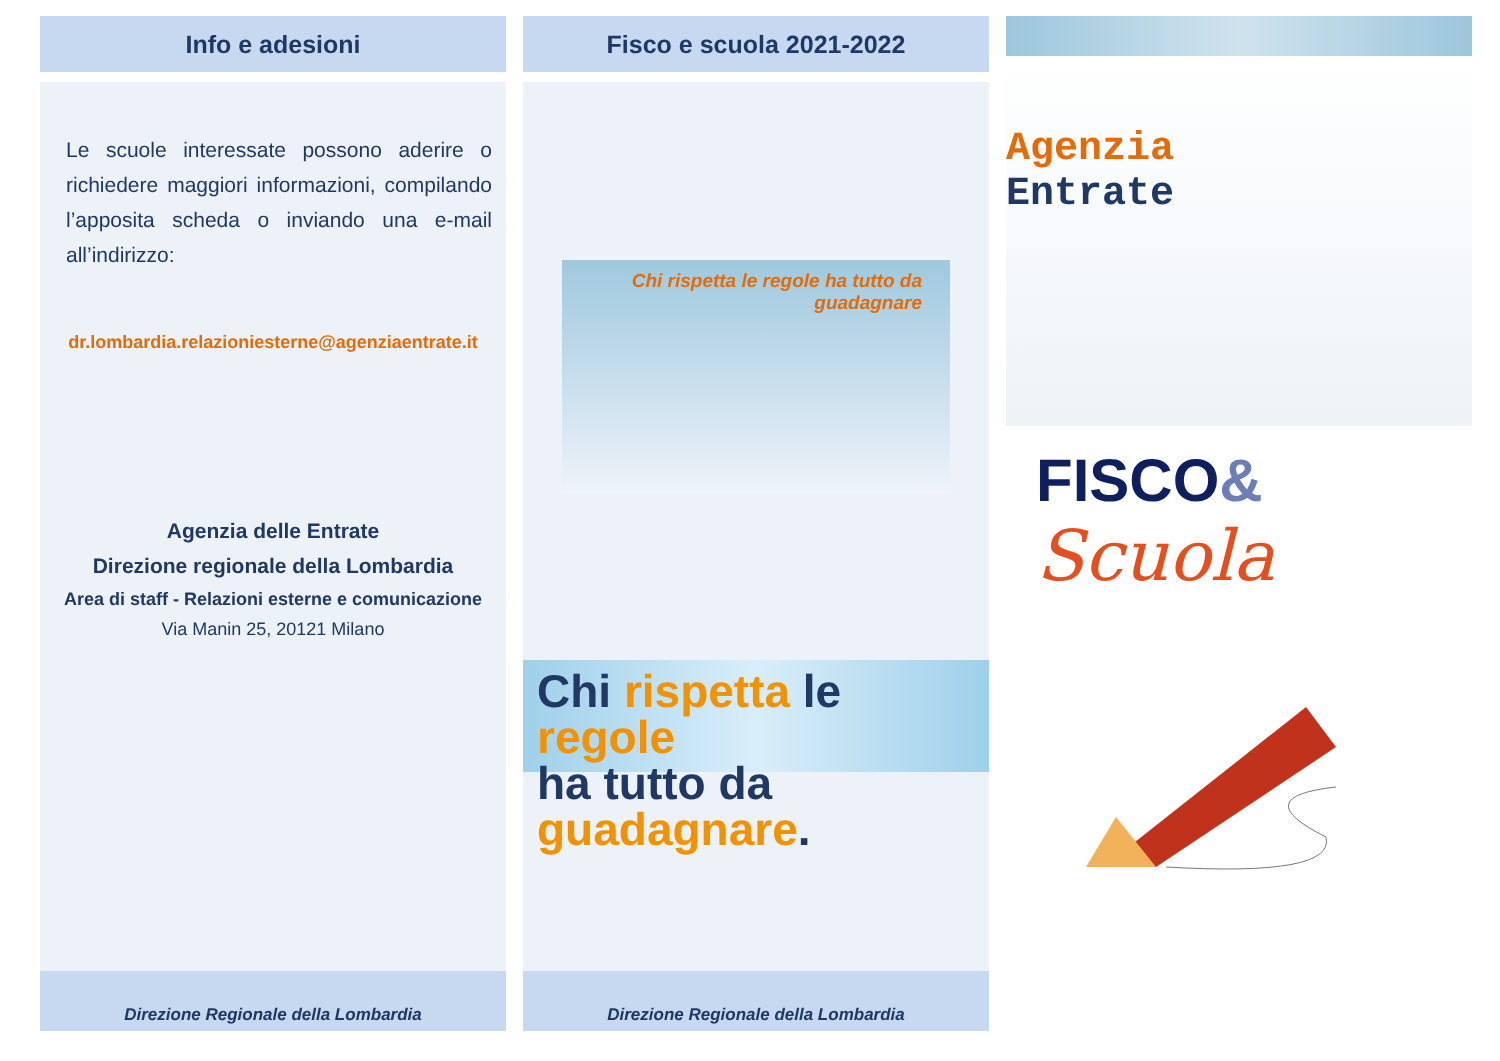Info e adesioni
Le scuole interessate possono aderire o richiedere maggiori informazioni, compilando l’apposita scheda o inviando una e-mail all’indirizzo:
dr.lombardia.relazioniesterne@agenziaentrate.it
Agenzia delle Entrate
Direzione regionale della Lombardia
Area di staff - Relazioni esterne e comunicazione
Via Manin 25, 20121 Milano
Direzione Regionale della Lombardia
Fisco e scuola 2021-2022
Chi rispetta le regole ha tutto da guadagnare
Chi rispetta le regole
ha tutto da guadagnare.
Direzione Regionale della Lombardia
Agenzia
Entrate
FISCO&
Scuola